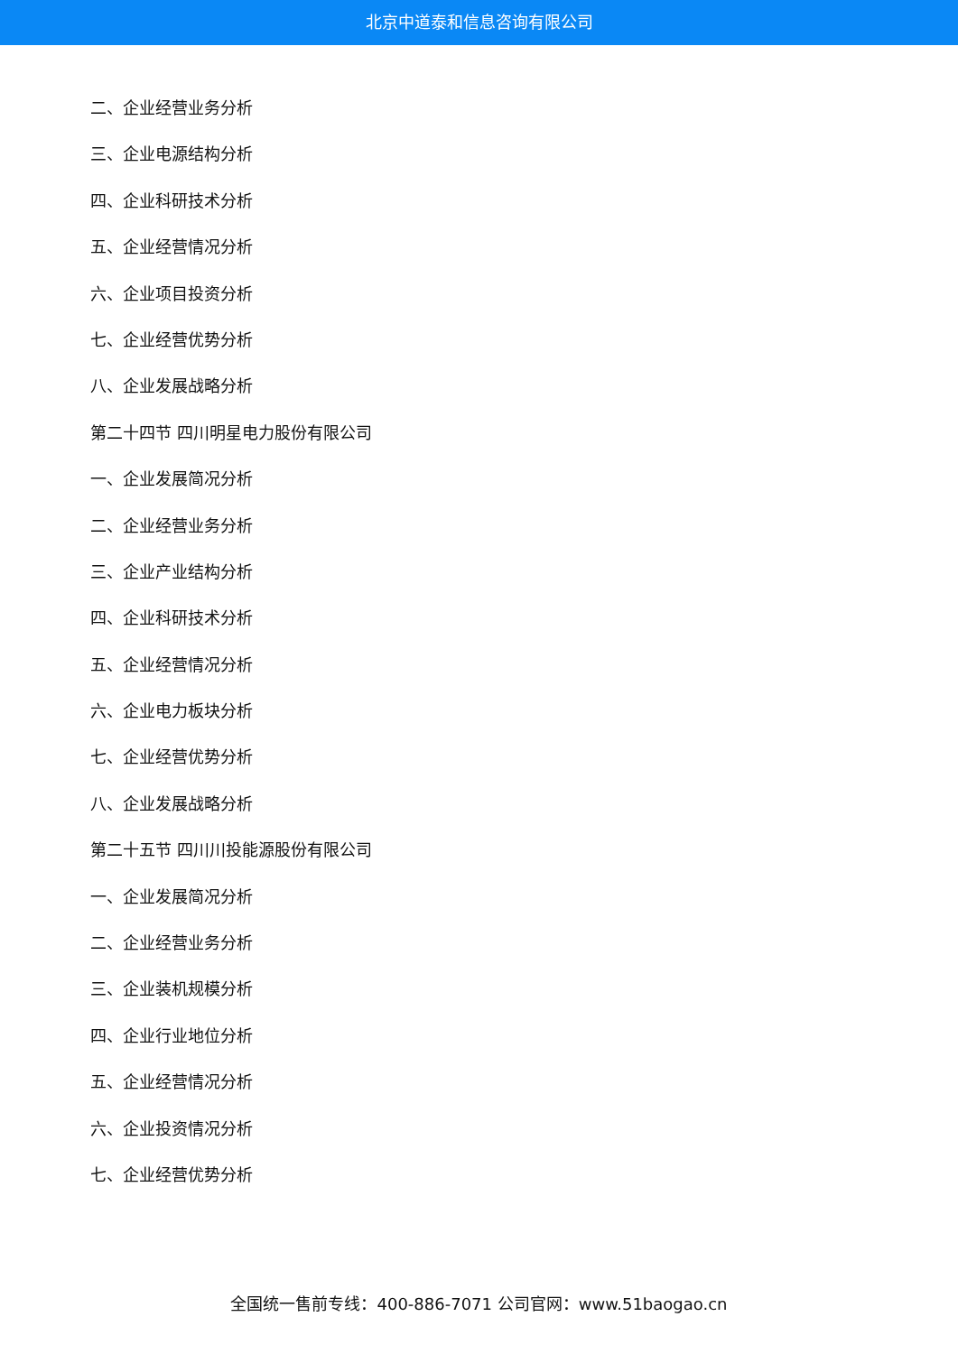北京中道泰和信息咨询有限公司
二、企业经营业务分析
三、企业电源结构分析
四、企业科研技术分析
五、企业经营情况分析
六、企业项目投资分析
七、企业经营优势分析
八、企业发展战略分析
第二十四节 四川明星电力股份有限公司
一、企业发展简况分析
二、企业经营业务分析
三、企业产业结构分析
四、企业科研技术分析
五、企业经营情况分析
六、企业电力板块分析
七、企业经营优势分析
八、企业发展战略分析
第二十五节 四川川投能源股份有限公司
一、企业发展简况分析
二、企业经营业务分析
三、企业装机规模分析
四、企业行业地位分析
五、企业经营情况分析
六、企业投资情况分析
七、企业经营优势分析
全国统一售前专线：400-886-7071 公司官网：www.51baogao.cn